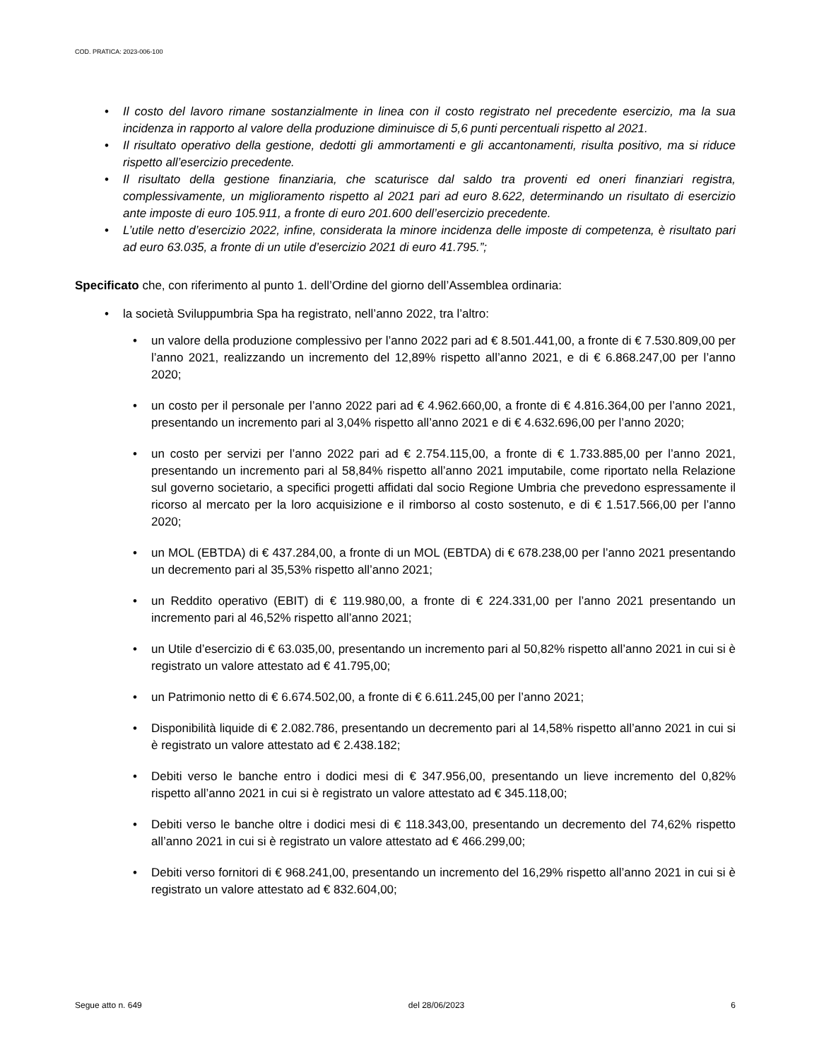COD. PRATICA: 2023-006-100
• Il costo del lavoro rimane sostanzialmente in linea con il costo registrato nel precedente esercizio, ma la sua incidenza in rapporto al valore della produzione diminuisce di 5,6 punti percentuali rispetto al 2021.
• Il risultato operativo della gestione, dedotti gli ammortamenti e gli accantonamenti, risulta positivo, ma si riduce rispetto all’esercizio precedente.
• Il risultato della gestione finanziaria, che scaturisce dal saldo tra proventi ed oneri finanziari registra, complessivamente, un miglioramento rispetto al 2021 pari ad euro 8.622, determinando un risultato di esercizio ante imposte di euro 105.911, a fronte di euro 201.600 dell’esercizio precedente.
• L’utile netto d’esercizio 2022, infine, considerata la minore incidenza delle imposte di competenza, è risultato pari ad euro 63.035, a fronte di un utile d’esercizio 2021 di euro 41.795.”;
Specificato che, con riferimento al punto 1. dell’Ordine del giorno dell’Assemblea ordinaria:
• la società Sviluppumbria Spa ha registrato, nell’anno 2022, tra l’altro:
• un valore della produzione complessivo per l’anno 2022 pari ad € 8.501.441,00, a fronte di € 7.530.809,00 per l’anno 2021, realizzando un incremento del 12,89% rispetto all’anno 2021, e di € 6.868.247,00 per l’anno 2020;
• un costo per il personale per l’anno 2022 pari ad € 4.962.660,00, a fronte di € 4.816.364,00 per l’anno 2021, presentando un incremento pari al 3,04% rispetto all’anno 2021 e di € 4.632.696,00 per l’anno 2020;
• un costo per servizi per l’anno 2022 pari ad € 2.754.115,00, a fronte di € 1.733.885,00 per l’anno 2021, presentando un incremento pari al 58,84% rispetto all’anno 2021 imputabile, come riportato nella Relazione sul governo societario, a specifici progetti affidati dal socio Regione Umbria che prevedono espressamente il ricorso al mercato per la loro acquisizione e il rimborso al costo sostenuto, e di € 1.517.566,00 per l’anno 2020;
• un MOL (EBTDA) di € 437.284,00, a fronte di un MOL (EBTDA) di € 678.238,00 per l’anno 2021 presentando un decremento pari al 35,53% rispetto all’anno 2021;
• un Reddito operativo (EBIT) di € 119.980,00, a fronte di € 224.331,00 per l’anno 2021 presentando un incremento pari al 46,52% rispetto all’anno 2021;
• un Utile d’esercizio di € 63.035,00, presentando un incremento pari al 50,82% rispetto all’anno 2021 in cui si è registrato un valore attestato ad € 41.795,00;
• un Patrimonio netto di € 6.674.502,00, a fronte di € 6.611.245,00 per l’anno 2021;
• Disponibilità liquide di € 2.082.786, presentando un decremento pari al 14,58% rispetto all’anno 2021 in cui si è registrato un valore attestato ad € 2.438.182;
• Debiti verso le banche entro i dodici mesi di € 347.956,00, presentando un lieve incremento del 0,82% rispetto all’anno 2021 in cui si è registrato un valore attestato ad € 345.118,00;
• Debiti verso le banche oltre i dodici mesi di € 118.343,00, presentando un decremento del 74,62% rispetto all’anno 2021 in cui si è registrato un valore attestato ad € 466.299,00;
• Debiti verso fornitori di € 968.241,00, presentando un incremento del 16,29% rispetto all’anno 2021 in cui si è registrato un valore attestato ad € 832.604,00;
Segue atto n. 649 del 28/06/2023 6